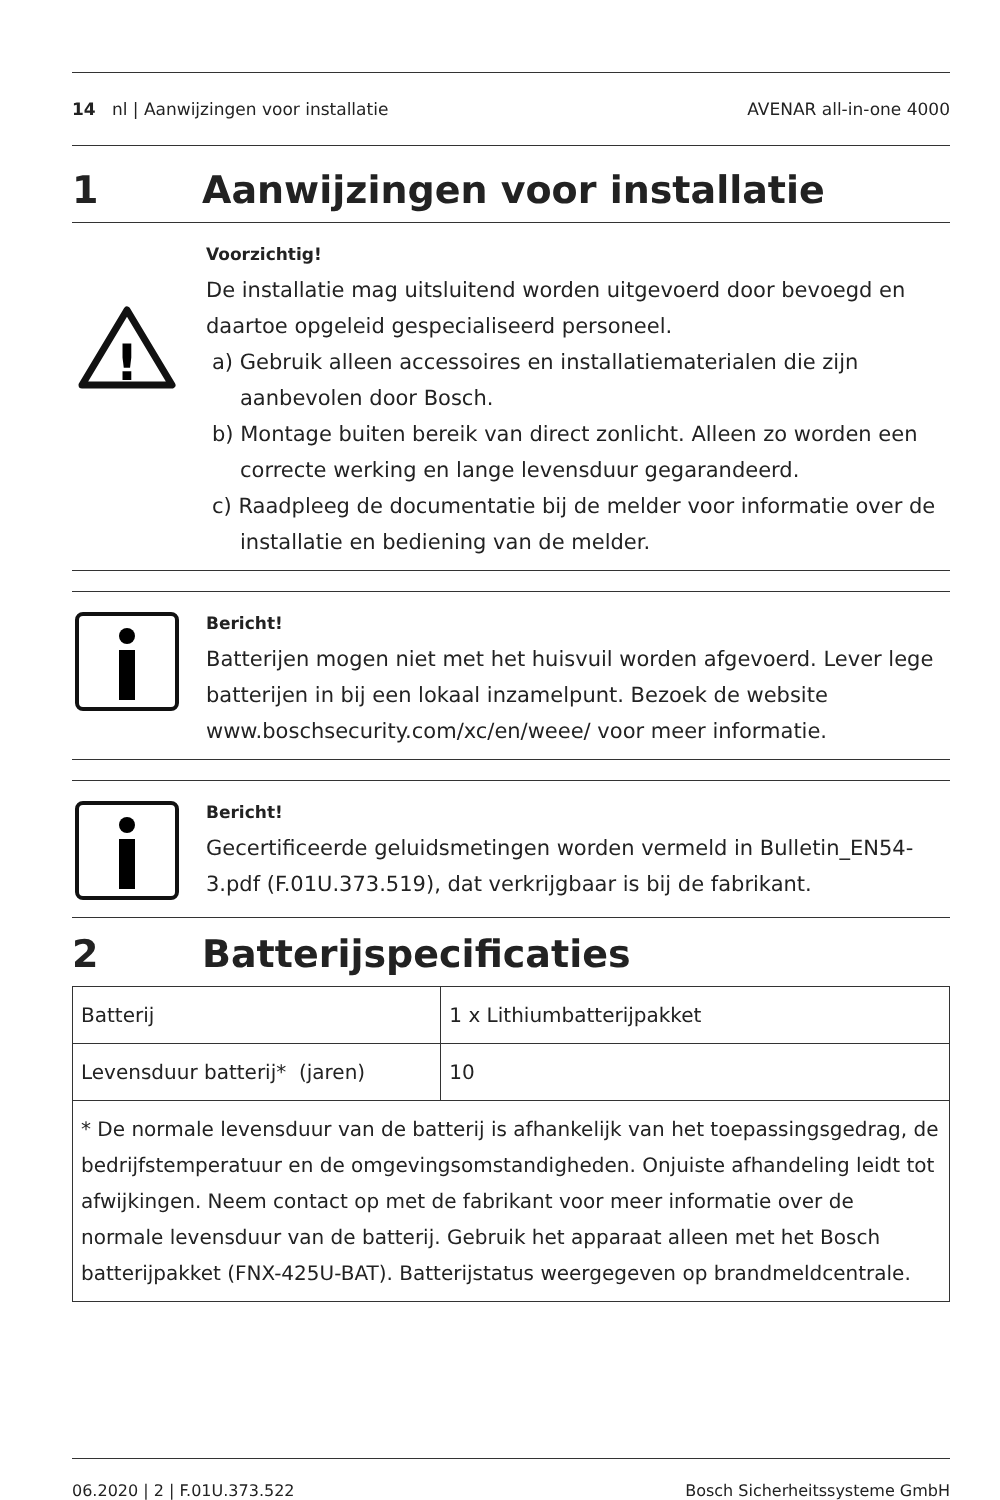14 nl | Aanwijzingen voor installatie AVENAR all-in-one 4000
1 Aanwijzingen voor installatie
!
Voorzichtig!
De installatie mag uitsluitend worden uitgevoerd door bevoegd en daartoe opgeleid gespecialiseerd personeel.
a) Gebruik alleen accessoires en installatiematerialen die zijn aanbevolen door Bosch.
b) Montage buiten bereik van direct zonlicht. Alleen zo worden een correcte werking en lange levensduur gegarandeerd.
c) Raadpleeg de documentatie bij de melder voor informatie over de installatie en bediening van de melder.
Bericht!
Batterijen mogen niet met het huisvuil worden afgevoerd. Lever lege batterijen in bij een lokaal inzamelpunt. Bezoek de website www.boschsecurity.com/xc/en/weee/ voor meer informatie.
Bericht!
Gecertificeerde geluidsmetingen worden vermeld in Bulletin_EN54-3.pdf (F.01U.373.519), dat verkrijgbaar is bij de fabrikant.
2 Batterijspecificaties
| Batterij | 1 x Lithiumbatterijpakket |
| Levensduur batterij* (jaren) | 10 |
| * De normale levensduur van de batterij is afhankelijk van het toepassingsgedrag, de bedrijfstemperatuur en de omgevingsomstandigheden. Onjuiste afhandeling leidt tot afwijkingen. Neem contact op met de fabrikant voor meer informatie over de normale levensduur van de batterij. Gebruik het apparaat alleen met het Bosch batterijpakket (FNX-425U-BAT). Batterijstatus weergegeven op brandmeldcentrale. | |
06.2020 | 2 | F.01U.373.522 Bosch Sicherheitssysteme GmbH